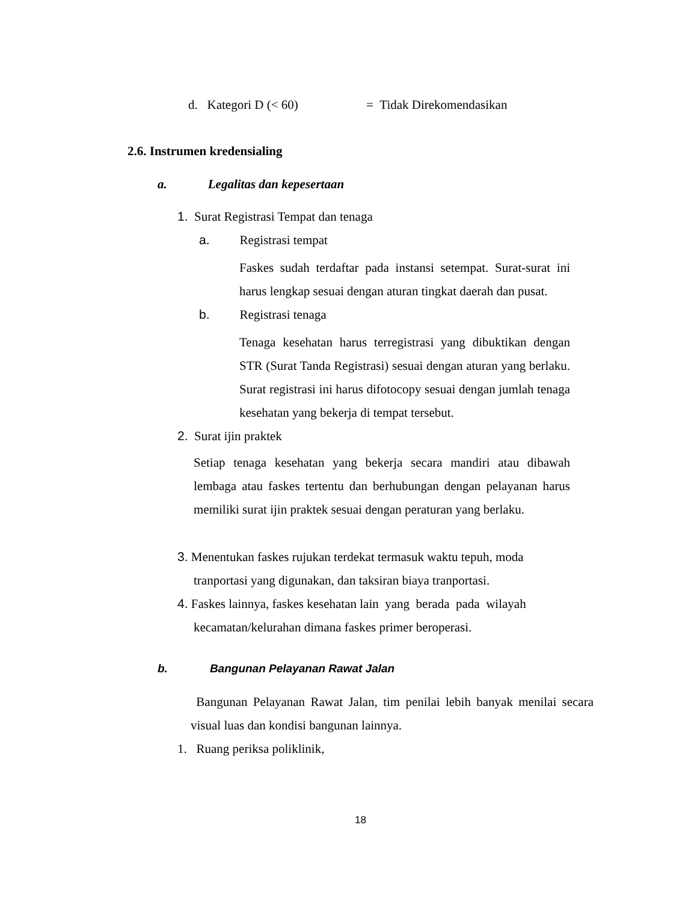d. Kategori D (< 60) = Tidak Direkomendasikan
2.6. Instrumen kredensialing
a. Legalitas dan kepesertaan
1. Surat Registrasi Tempat dan tenaga
a. Registrasi tempat
Faskes sudah terdaftar pada instansi setempat. Surat-surat ini harus lengkap sesuai dengan aturan tingkat daerah dan pusat.
b. Registrasi tenaga
Tenaga kesehatan harus terregistrasi yang dibuktikan dengan STR (Surat Tanda Registrasi) sesuai dengan aturan yang berlaku. Surat registrasi ini harus difotocopy sesuai dengan jumlah tenaga kesehatan yang bekerja di tempat tersebut.
2. Surat ijin praktek
Setiap tenaga kesehatan yang bekerja secara mandiri atau dibawah lembaga atau faskes tertentu dan berhubungan dengan pelayanan harus memiliki surat ijin praktek sesuai dengan peraturan yang berlaku.
3. Menentukan faskes rujukan terdekat termasuk waktu tepuh, moda
tranportasi yang digunakan, dan taksiran biaya tranportasi.
4. Faskes lainnya, faskes kesehatan lain yang berada pada wilayah
kecamatan/kelurahan dimana faskes primer beroperasi.
b. Bangunan Pelayanan Rawat Jalan
Bangunan Pelayanan Rawat Jalan, tim penilai lebih banyak menilai secara visual luas dan kondisi bangunan lainnya.
1. Ruang periksa poliklinik,
18